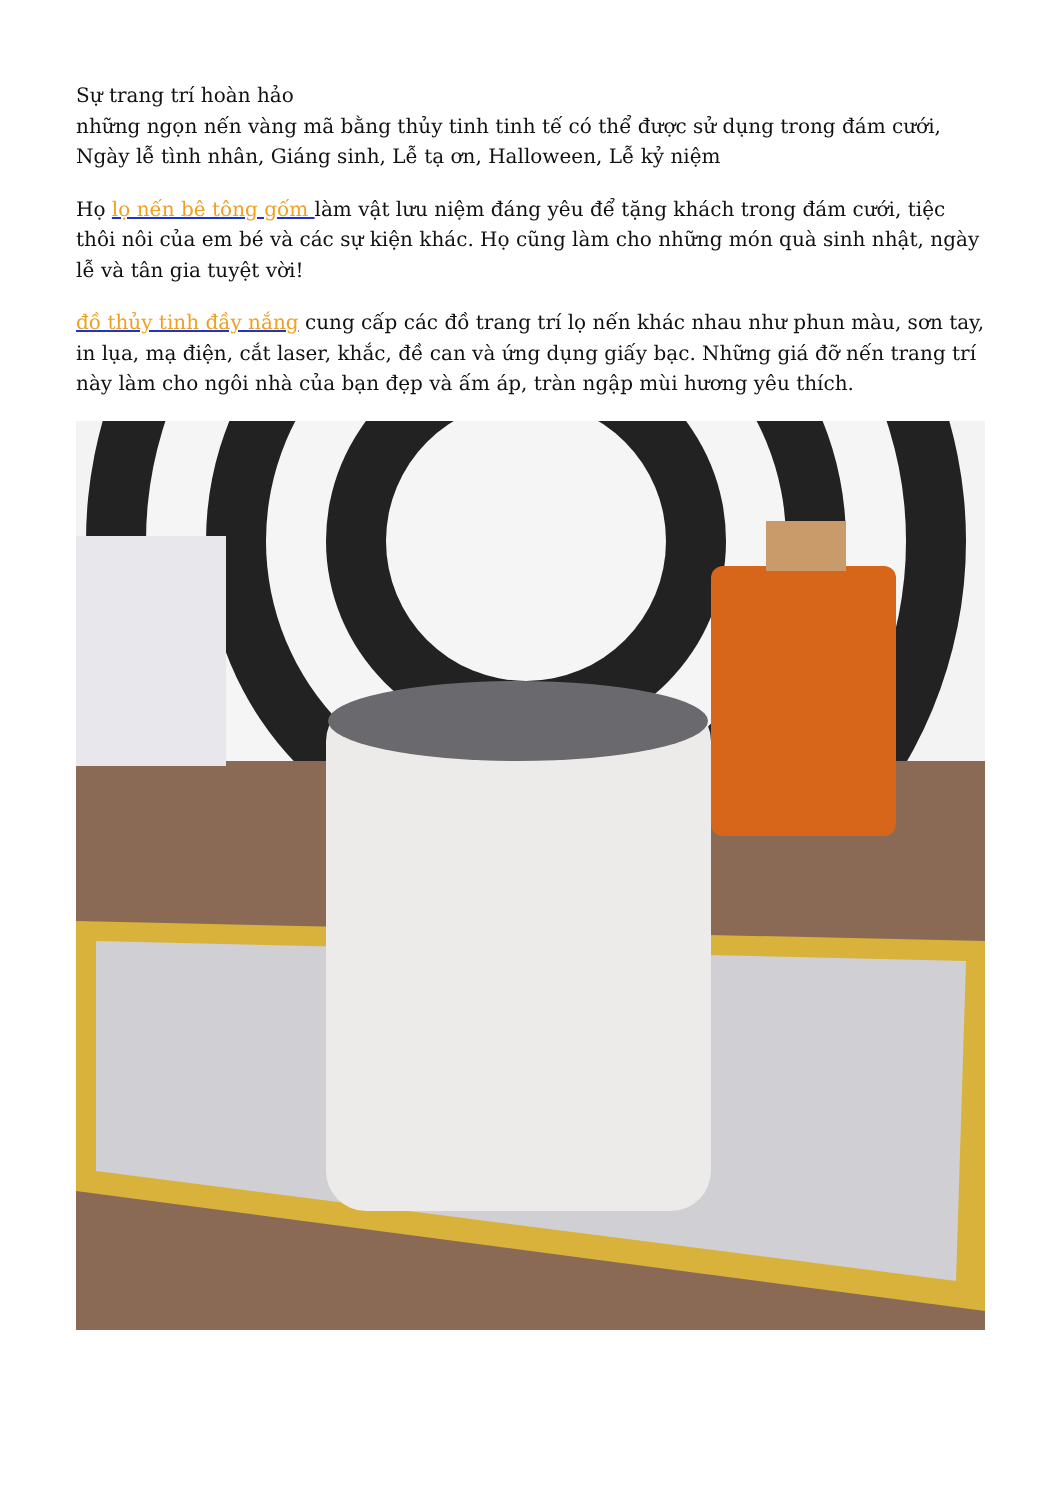Sự trang trí hoàn hảo
những ngọn nến vàng mã bằng thủy tinh tinh tế có thể được sử dụng trong đám cưới, Ngày lễ tình nhân, Giáng sinh, Lễ tạ ơn, Halloween, Lễ kỷ niệm
Họ lọ nến bê tông gốm làm vật lưu niệm đáng yêu để tặng khách trong đám cưới, tiệc thôi nôi của em bé và các sự kiện khác. Họ cũng làm cho những món quà sinh nhật, ngày lễ và tân gia tuyệt vời!
đồ thủy tinh đầy nắng cung cấp các đồ trang trí lọ nến khác nhau như phun màu, sơn tay, in lụa, mạ điện, cắt laser, khắc, đề can và ứng dụng giấy bạc. Những giá đỡ nến trang trí này làm cho ngôi nhà của bạn đẹp và ấm áp, tràn ngập mùi hương yêu thích.